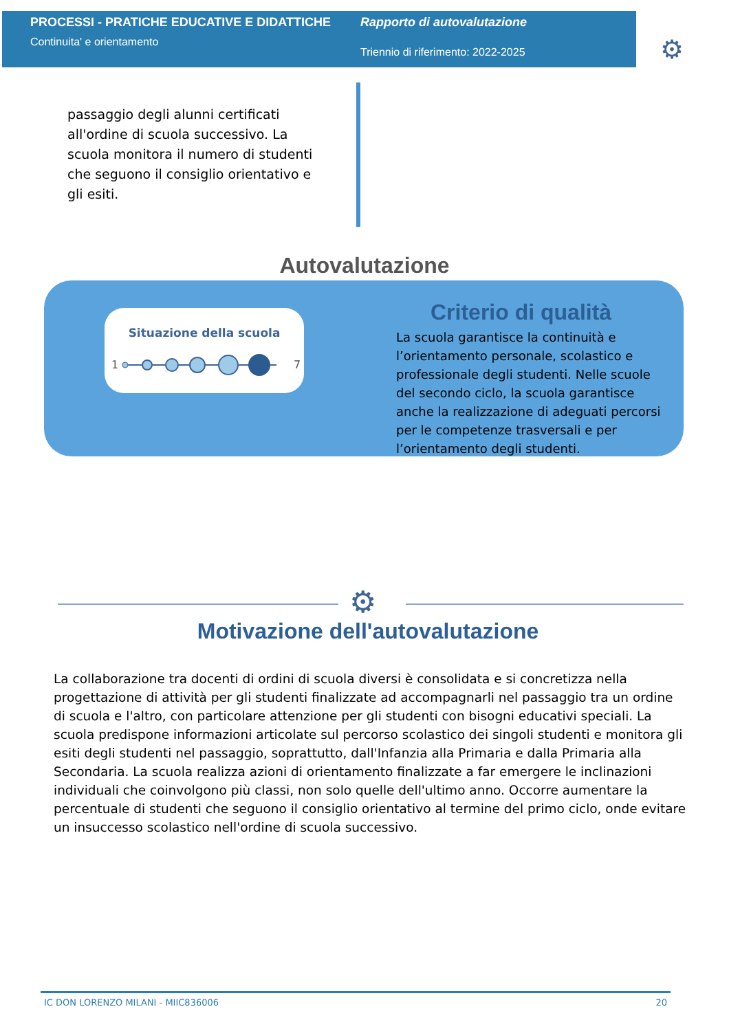PROCESSI - PRATICHE EDUCATIVE E DIDATTICHE
Continuita' e orientamento
Rapporto di autovalutazione
Triennio di riferimento: 2022-2025
⚙
passaggio degli alunni certificati all'ordine di scuola successivo. La scuola monitora il numero di studenti che seguono il consiglio orientativo e gli esiti.
Autovalutazione
Situazione della scuola
1
7
Criterio di qualità
La scuola garantisce la continuità e l’orientamento personale, scolastico e professionale degli studenti. Nelle scuole del secondo ciclo, la scuola garantisce anche la realizzazione di adeguati percorsi per le competenze trasversali e per l’orientamento degli studenti.
⚙
Motivazione dell'autovalutazione
La collaborazione tra docenti di ordini di scuola diversi è consolidata e si concretizza nella progettazione di attività per gli studenti finalizzate ad accompagnarli nel passaggio tra un ordine di scuola e l'altro, con particolare attenzione per gli studenti con bisogni educativi speciali. La scuola predispone informazioni articolate sul percorso scolastico dei singoli studenti e monitora gli esiti degli studenti nel passaggio, soprattutto, dall'Infanzia alla Primaria e dalla Primaria alla Secondaria. La scuola realizza azioni di orientamento finalizzate a far emergere le inclinazioni individuali che coinvolgono più classi, non solo quelle dell'ultimo anno. Occorre aumentare la percentuale di studenti che seguono il consiglio orientativo al termine del primo ciclo, onde evitare un insuccesso scolastico nell'ordine di scuola successivo.
IC DON LORENZO MILANI - MIIC836006 20